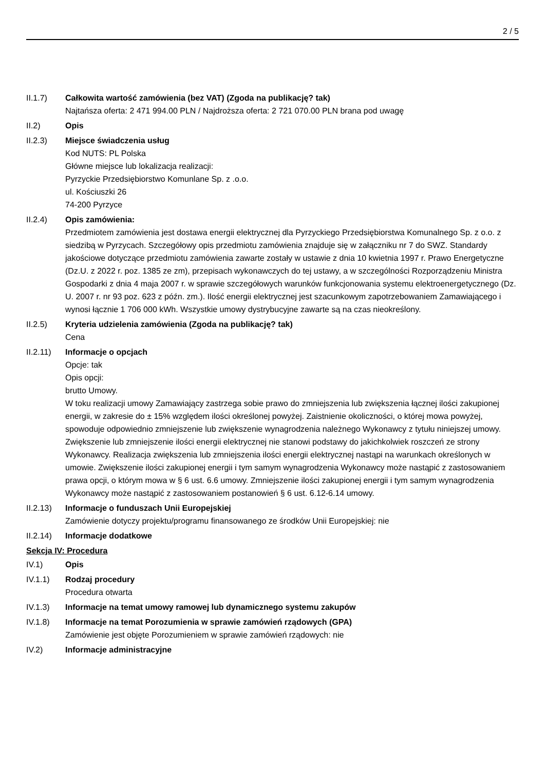2 / 5
II.1.7) Całkowita wartość zamówienia (bez VAT) (Zgoda na publikację? tak)
Najtańsza oferta: 2 471 994.00 PLN / Najdroższa oferta: 2 721 070.00 PLN brana pod uwagę
II.2) Opis
II.2.3) Miejsce świadczenia usług
Kod NUTS: PL Polska
Główne miejsce lub lokalizacja realizacji:
Pyrzyckie Przedsiębiorstwo Komunlane Sp. z .o.o.
ul. Kościuszki 26
74-200 Pyrzyce
II.2.4) Opis zamówienia:
Przedmiotem zamówienia jest dostawa energii elektrycznej dla Pyrzyckiego Przedsiębiorstwa Komunalnego Sp. z o.o. z siedzibą w Pyrzycach. Szczegółowy opis przedmiotu zamówienia znajduje się w załączniku nr 7 do SWZ. Standardy jakościowe dotyczące przedmiotu zamówienia zawarte zostały w ustawie z dnia 10 kwietnia 1997 r. Prawo Energetyczne (Dz.U. z 2022 r. poz. 1385 ze zm), przepisach wykonawczych do tej ustawy, a w szczególności Rozporządzeniu Ministra Gospodarki z dnia 4 maja 2007 r. w sprawie szczegółowych warunków funkcjonowania systemu elektroenergetycznego (Dz. U. 2007 r. nr 93 poz. 623 z późn. zm.). Ilość energii elektrycznej jest szacunkowym zapotrzebowaniem Zamawiającego i wynosi łącznie 1 706 000 kWh. Wszystkie umowy dystrybucyjne zawarte są na czas nieokreślony.
II.2.5) Kryteria udzielenia zamówienia (Zgoda na publikację? tak)
Cena
II.2.11)
Informacje o opcjach
Opcje: tak
Opis opcji:
brutto Umowy.
W toku realizacji umowy Zamawiający zastrzega sobie prawo do zmniejszenia lub zwiększenia łącznej ilości zakupionej energii, w zakresie do ± 15% względem ilości określonej powyżej. Zaistnienie okoliczności, o której mowa powyżej, spowoduje odpowiednio zmniejszenie lub zwiększenie wynagrodzenia należnego Wykonawcy z tytułu niniejszej umowy. Zwiększenie lub zmniejszenie ilości energii elektrycznej nie stanowi podstawy do jakichkolwiek roszczeń ze strony Wykonawcy. Realizacja zwiększenia lub zmniejszenia ilości energii elektrycznej nastąpi na warunkach określonych w umowie. Zwiększenie ilości zakupionej energii i tym samym wynagrodzenia Wykonawcy może nastąpić z zastosowaniem prawa opcji, o którym mowa w § 6 ust. 6.6 umowy. Zmniejszenie ilości zakupionej energii i tym samym wynagrodzenia Wykonawcy może nastąpić z zastosowaniem postanowień § 6 ust. 6.12-6.14 umowy.
II.2.13)
Informacje o funduszach Unii Europejskiej
Zamówienie dotyczy projektu/programu finansowanego ze środków Unii Europejskiej: nie
II.2.14)
Informacje dodatkowe
Sekcja IV: Procedura
IV.1) Opis
IV.1.1) Rodzaj procedury
Procedura otwarta
IV.1.3) Informacje na temat umowy ramowej lub dynamicznego systemu zakupów
IV.1.8) Informacje na temat Porozumienia w sprawie zamówień rządowych (GPA)
Zamówienie jest objęte Porozumieniem w sprawie zamówień rządowych: nie
IV.2) Informacje administracyjne